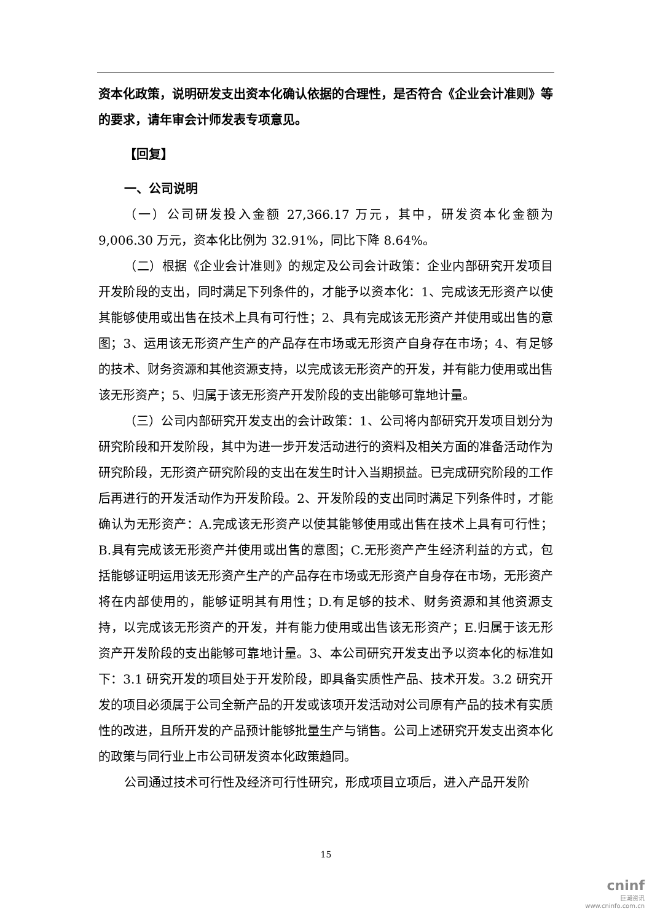资本化政策，说明研发支出资本化确认依据的合理性，是否符合《企业会计准则》等的要求，请年审会计师发表专项意见。
【回复】
一、公司说明
（一）公司研发投入金额 27,366.17 万元，其中，研发资本化金额为 9,006.30 万元，资本化比例为 32.91%，同比下降 8.64%。
（二）根据《企业会计准则》的规定及公司会计政策：企业内部研究开发项目开发阶段的支出，同时满足下列条件的，才能予以资本化：1、完成该无形资产以使其能够使用或出售在技术上具有可行性；2、具有完成该无形资产并使用或出售的意图；3、运用该无形资产生产的产品存在市场或无形资产自身存在市场；4、有足够的技术、财务资源和其他资源支持，以完成该无形资产的开发，并有能力使用或出售该无形资产；5、归属于该无形资产开发阶段的支出能够可靠地计量。
（三）公司内部研究开发支出的会计政策：1、公司将内部研究开发项目划分为研究阶段和开发阶段，其中为进一步开发活动进行的资料及相关方面的准备活动作为研究阶段，无形资产研究阶段的支出在发生时计入当期损益。已完成研究阶段的工作后再进行的开发活动作为开发阶段。2、开发阶段的支出同时满足下列条件时，才能确认为无形资产：A.完成该无形资产以使其能够使用或出售在技术上具有可行性；B.具有完成该无形资产并使用或出售的意图；C.无形资产产生经济利益的方式，包括能够证明运用该无形资产生产的产品存在市场或无形资产自身存在市场，无形资产将在内部使用的，能够证明其有用性；D.有足够的技术、财务资源和其他资源支持，以完成该无形资产的开发，并有能力使用或出售该无形资产；E.归属于该无形资产开发阶段的支出能够可靠地计量。3、本公司研究开发支出予以资本化的标准如下：3.1 研究开发的项目处于开发阶段，即具备实质性产品、技术开发。3.2 研究开发的项目必须属于公司全新产品的开发或该项开发活动对公司原有产品的技术有实质性的改进，且所开发的产品预计能够批量生产与销售。公司上述研究开发支出资本化的政策与同行业上市公司研发资本化政策趋同。
公司通过技术可行性及经济可行性研究，形成项目立项后，进入产品开发阶
15
cninf
巨潮资讯
www.cninfo.com.cn